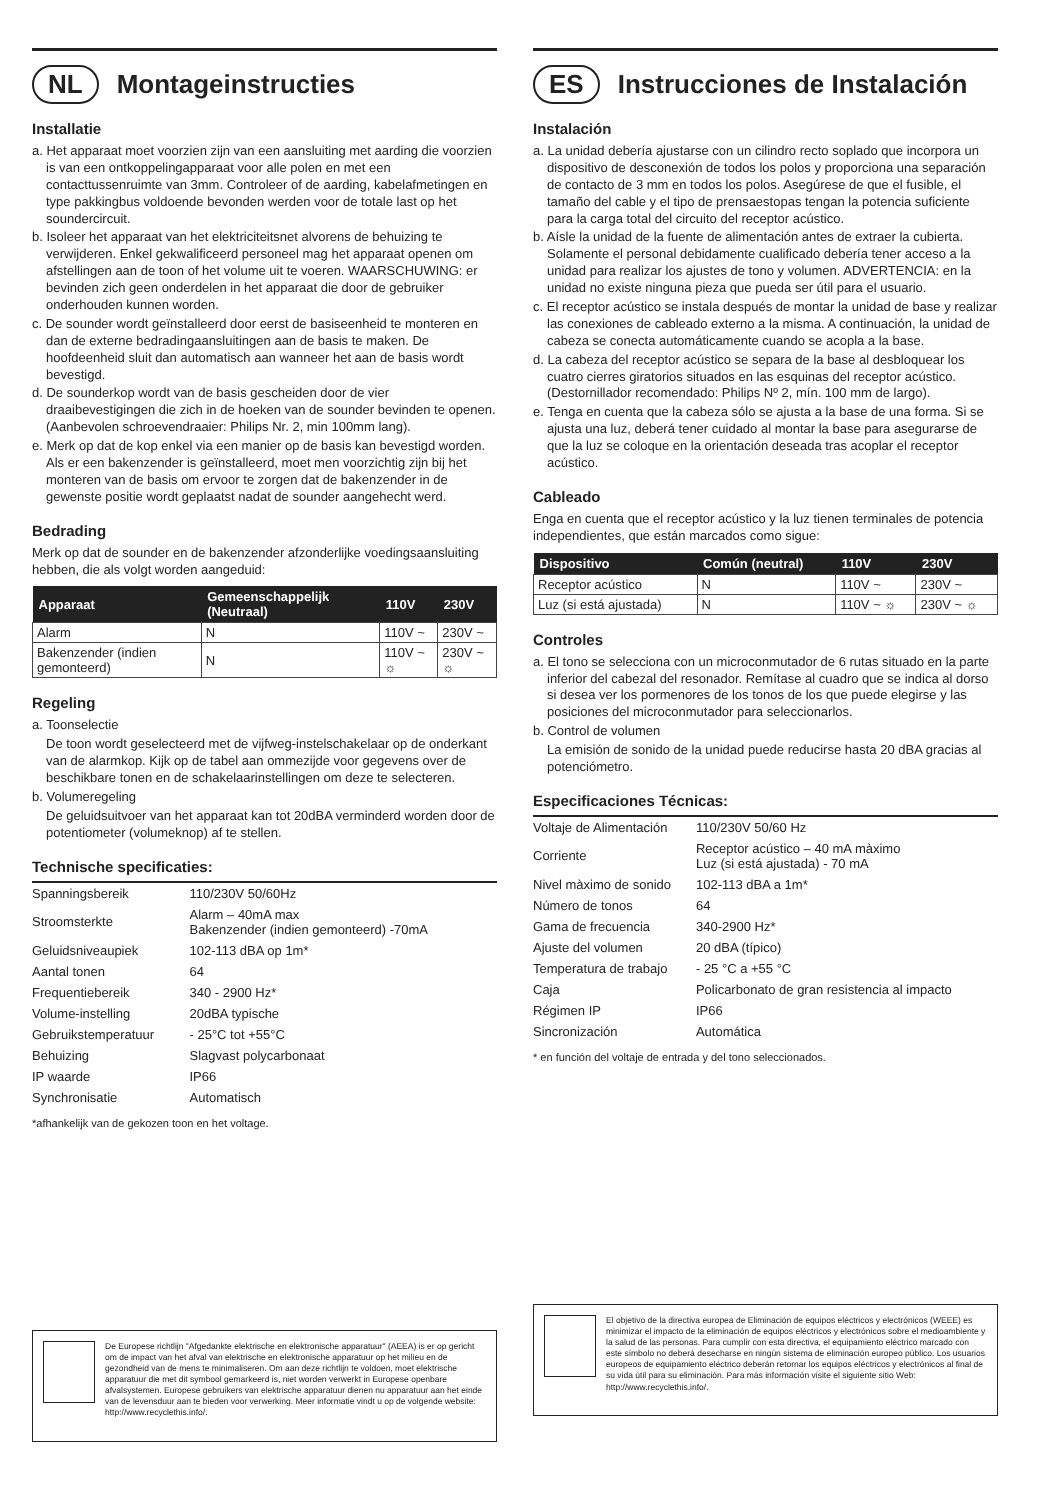NL Montageinstructies
Installatie
a. Het apparaat moet voorzien zijn van een aansluiting met aarding die voorzien is van een ontkoppelingapparaat voor alle polen en met een contacttussenruimte van 3mm. Controleer of de aarding, kabelafmetingen en type pakkingbus voldoende bevonden werden voor de totale last op het soundercircuit.
b. Isoleer het apparaat van het elektriciteitsnet alvorens de behuizing te verwijderen. Enkel gekwalificeerd personeel mag het apparaat openen om afstellingen aan de toon of het volume uit te voeren. WAARSCHUWING: er bevinden zich geen onderdelen in het apparaat die door de gebruiker onderhouden kunnen worden.
c. De sounder wordt geïnstalleerd door eerst de basiseenheid te monteren en dan de externe bedradingaansluitingen aan de basis te maken. De hoofdeenheid sluit dan automatisch aan wanneer het aan de basis wordt bevestigd.
d. De sounderkop wordt van de basis gescheiden door de vier draaibevestigingen die zich in de hoeken van de sounder bevinden te openen. (Aanbevolen schroevendraaier: Philips Nr. 2, min 100mm lang).
e. Merk op dat de kop enkel via een manier op de basis kan bevestigd worden. Als er een bakenzender is geïnstalleerd, moet men voorzichtig zijn bij het monteren van de basis om ervoor te zorgen dat de bakenzender in de gewenste positie wordt geplaatst nadat de sounder aangehecht werd.
Bedrading
Merk op dat de sounder en de bakenzender afzonderlijke voedingsaansluiting hebben, die als volgt worden aangeduid:
| Apparaat | Gemeenschappelijk (Neutraal) | 110V | 230V |
| --- | --- | --- | --- |
| Alarm | N | 110V ~ | 230V ~ |
| Bakenzender (indien gemonteerd) | N | 110V ~ ☼ | 230V ~ ☼ |
Regeling
a. Toonselectie
De toon wordt geselecteerd met de vijfweg-instelschakelaar op de onderkant van de alarmkop. Kijk op de tabel aan ommezijde voor gegevens over de beschikbare tonen en de schakelaarinstellingen om deze te selecteren.
b. Volumeregeling
De geluidsuitvoer van het apparaat kan tot 20dBA verminderd worden door de potentiometer (volumeknop) af te stellen.
Technische specificaties:
| Spanningsbereik | 110/230V 50/60Hz |
| Stroomsterkte | Alarm – 40mA max Bakenzender (indien gemonteerd) -70mA |
| Geluidsniveaupiek | 102-113 dBA op 1m* |
| Aantal tonen | 64 |
| Frequentiebereik | 340 - 2900 Hz* |
| Volume-instelling | 20dBA typische |
| Gebruikstemperatuur | - 25°C tot +55°C |
| Behuizing | Slagvast polycarbonaat |
| IP waarde | IP66 |
| Synchronisatie | Automatisch |
*afhankelijk van de gekozen toon en het voltage.
De Europese richtlijn "Afgedankte elektrische en elektronische apparatuur" (AEEA) is er op gericht om de impact van het afval van elektrische en elektronische apparatuur op het milieu en de gezondheid van de mens te minimaliseren. Om aan deze richtlijn te voldoen, moet elektrische apparatuur die met dit symbool gemarkeerd is, niet worden verwerkt in Europese openbare afvalsystemen. Europese gebruikers van elektrische apparatuur dienen nu apparatuur aan het einde van de levensduur aan te bieden voor verwerking. Meer informatie vindt u op de volgende website: http://www.recyclethis.info/.
ES Instrucciones de Instalación
Instalación
a. La unidad debería ajustarse con un cilindro recto soplado que incorpora un dispositivo de desconexión de todos los polos y proporciona una separación de contacto de 3 mm en todos los polos. Asegúrese de que el fusible, el tamaño del cable y el tipo de prensaestopas tengan la potencia suficiente para la carga total del circuito del receptor acústico.
b. Aísle la unidad de la fuente de alimentación antes de extraer la cubierta. Solamente el personal debidamente cualificado debería tener acceso a la unidad para realizar los ajustes de tono y volumen. ADVERTENCIA: en la unidad no existe ninguna pieza que pueda ser útil para el usuario.
c. El receptor acústico se instala después de montar la unidad de base y realizar las conexiones de cableado externo a la misma. A continuación, la unidad de cabeza se conecta automáticamente cuando se acopla a la base.
d. La cabeza del receptor acústico se separa de la base al desbloquear los cuatro cierres giratorios situados en las esquinas del receptor acústico. (Destornillador recomendado: Philips Nº 2, mín. 100 mm de largo).
e. Tenga en cuenta que la cabeza sólo se ajusta a la base de una forma. Si se ajusta una luz, deberá tener cuidado al montar la base para asegurarse de que la luz se coloque en la orientación deseada tras acoplar el receptor acústico.
Cableado
Enga en cuenta que el receptor acústico y la luz tienen terminales de potencia independientes, que están marcados como sigue:
| Dispositivo | Común (neutral) | 110V | 230V |
| --- | --- | --- | --- |
| Receptor acústico | N | 110V ~ | 230V ~ |
| Luz (si está ajustada) | N | 110V ~ ☼ | 230V ~ ☼ |
Controles
a. El tono se selecciona con un microconmutador de 6 rutas situado en la parte inferior del cabezal del resonador. Remítase al cuadro que se indica al dorso si desea ver los pormenores de los tonos de los que puede elegirse y las posiciones del microconmutador para seleccionarlos.
b. Control de volumen
La emisión de sonido de la unidad puede reducirse hasta 20 dBA gracias al potenciómetro.
Especificaciones Técnicas:
| Voltaje de Alimentación | 110/230V 50/60 Hz |
| Corriente | Receptor acústico – 40 mA màximo Luz (si está ajustada) - 70 mA |
| Nivel màximo de sonido | 102-113 dBA a 1m* |
| Número de tonos | 64 |
| Gama de frecuencia | 340-2900 Hz* |
| Ajuste del volumen | 20 dBA (típico) |
| Temperatura de trabajo | - 25 °C a +55 °C |
| Caja | Policarbonato de gran resistencia al impacto |
| Régimen IP | IP66 |
| Sincronización | Automática |
* en función del voltaje de entrada y del tono seleccionados.
El objetivo de la directiva europea de Eliminación de equipos eléctricos y electrónicos (WEEE) es minimizar el impacto de la eliminación de equipos eléctricos y electrónicos sobre el medioambiente y la salud de las personas. Para cumplir con esta directiva, el equipamiento eléctrico marcado con este símbolo no deberá desecharse en ningún sistema de eliminación europeo público. Los usuarios europeos de equipamiento eléctrico deberán retornar los equipos eléctricos y electrónicos al final de su vida útil para su eliminación. Para más información visite el siguiente sitio Web: http://www.recyclethis.info/.